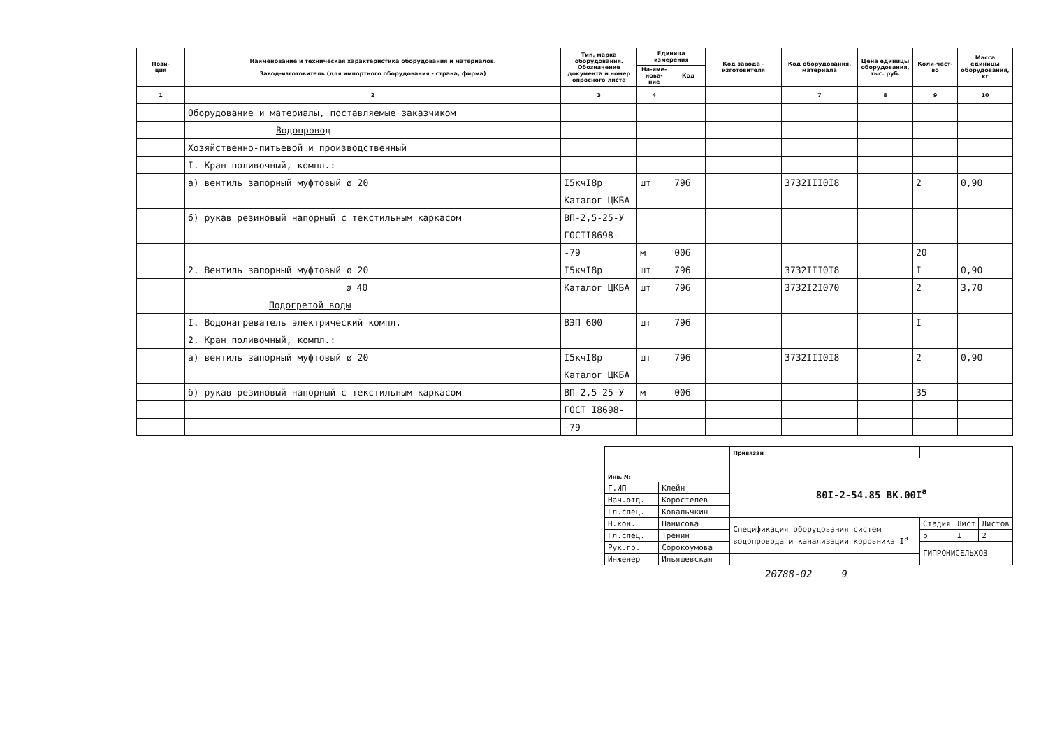| Пози- ция | Наименование и техническая характеристика оборудования и материалов. Завод-изготовитель (для импортного оборудования - страна, фирма) | Тип, марка оборудования. Обозначение документа и номер опросного листа | Единица измерения | | Код завода - изготовителя | Код оборудования, материала | Цена единицы оборудования, тыс. руб. | Коли-чест-во | Масса единицы оборудования, кг |
| --- | --- | --- | --- | --- | --- | --- | --- | --- | --- |
| | | | На-име-нова-ние | Код | | | | | |
| 1 | 2 | 3 | 4 | | | 7 | 8 | 9 | 10 |
| | Оборудование и материалы, поставляемые заказчиком | | | | | | | | |
| | Водопровод | | | | | | | | |
| | Хозяйственно-питьевой и производственный | | | | | | | | |
| | I. Кран поливочный, компл.: | | | | | | | | |
| | а) вентиль запорный муфтовый ø 20 | I5кчI8р | шт | 796 | | 3732III0I8 | | 2 | 0,90 |
| | | Каталог ЦКБА | | | | | | | |
| | б) рукав резиновый напорный с текстильным каркасом | ВП-2,5-25-У | | | | | | | |
| | | ГОСТI8698- | | | | | | | |
| | | -79 | м | 006 | | | | 20 | |
| | 2. Вентиль запорный муфтовый ø 20 | I5кчI8р | шт | 796 | | 3732III0I8 | | I | 0,90 |
| | ø 40 | Каталог ЦКБА | шт | 796 | | 3732I2I070 | | 2 | 3,70 |
| | Подогретой воды | | | | | | | | |
| | I. Водонагреватель электрический компл. | ВЭП 600 | шт | 796 | | | | I | |
| | 2. Кран поливочный, компл.: | | | | | | | | |
| | а) вентиль запорный муфтовый ø 20 | I5кчI8р | шт | 796 | | 3732III0I8 | | 2 | 0,90 |
| | | Каталог ЦКБА | | | | | | | |
| | б) рукав резиновый напорный с текстильным каркасом | ВП-2,5-25-У | м | 006 | | | | 35 | |
| | | ГОСТ I8698- | | | | | | | |
| | | -79 | | | | | | | |
| | | Привязан | | | |
| Инв. № | | 80I-2-54.85 ВК.00I<sup>а</sup> | | | |
| Г.ИП | Клейн | | | | |
| Нач.отд. | Коростелев | | | | |
| Гл.спец. | Ковальчкин | | | | |
| Н.кон. | Панисова | Спецификация оборудования систем водопровода и канализации коровника I<sup>а</sup> | Стадия | Лист | Листов |
| Гл.спец. | Тренин | | р | I | 2 |
| Рук.гр. | Сорокоумова | | ГИПРОНИСЕЛЬХОЗ | | |
| Инженер | Ильяшевская | | | | |
20788-02 9